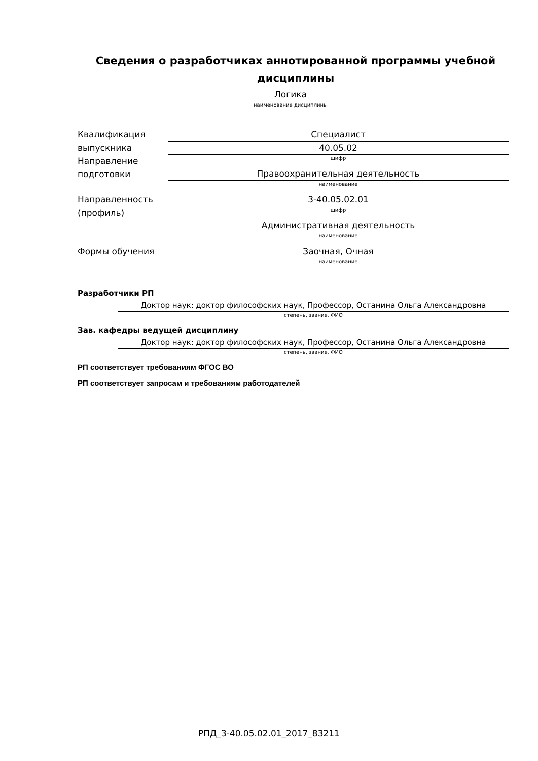Сведения о разработчиках аннотированной программы учебной
дисциплины
Логика
наименование дисциплины
Квалификация выпускника
Специалист
Направление подготовки
40.05.02
шифр
Правоохранительная деятельность
наименование
Направленность (профиль)
3-40.05.02.01
шифр
Административная деятельность
наименование
Формы обучения Заочная, Очная
наименование
Разработчики РП
Доктор наук: доктор философских наук, Профессор, Останина Ольга Александровна
степень, звание, ФИО
Зав. кафедры ведущей дисциплину
Доктор наук: доктор философских наук, Профессор, Останина Ольга Александровна
степень, звание, ФИО
РП соответствует требованиям ФГОС ВО
РП соответствует запросам и требованиям работодателей
РПД_3-40.05.02.01_2017_83211